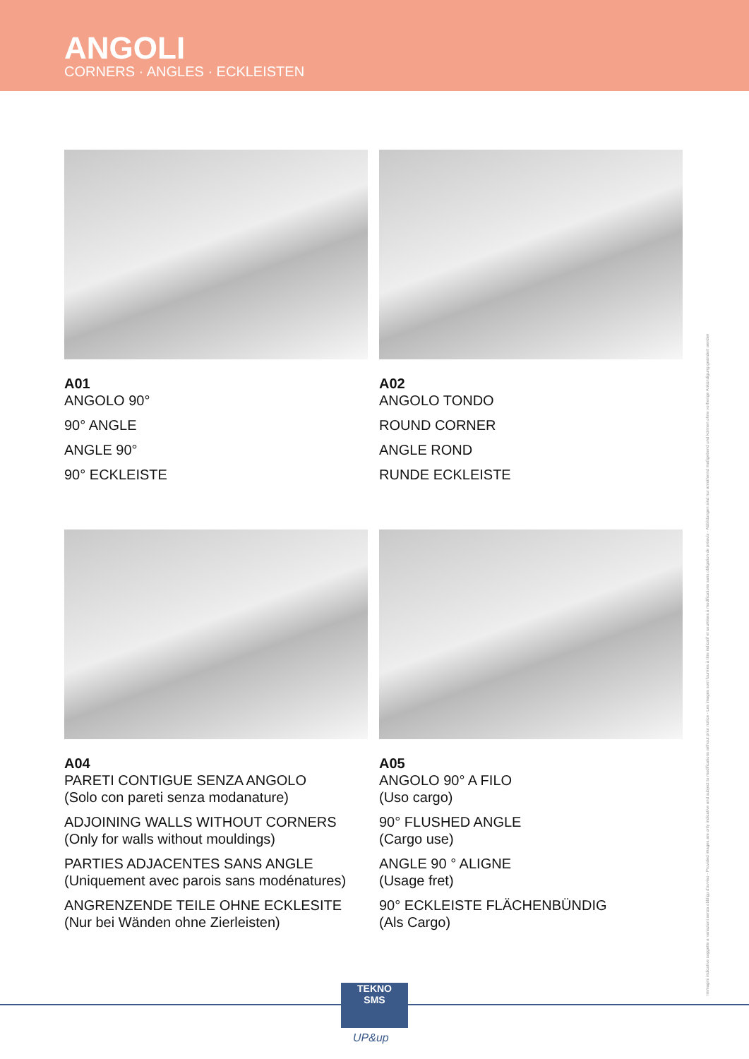ANGOLI
CORNERS · ANGLES · ECKLEISTEN
A01
ANGOLO 90°
90° ANGLE
ANGLE 90°
90° ECKLEISTE
A02
ANGOLO TONDO
ROUND CORNER
ANGLE ROND
RUNDE ECKLEISTE
A04
PARETI CONTIGUE SENZA ANGOLO
(Solo con pareti senza modanature)
ADJOINING WALLS WITHOUT CORNERS
(Only for walls without mouldings)
PARTIES ADJACENTES SANS ANGLE
(Uniquement avec parois sans modénatures)
ANGRENZENDE TEILE OHNE ECKLESITE
(Nur bei Wänden ohne Zierleisten)
A05
ANGOLO 90° A FILO
(Uso cargo)
90° FLUSHED ANGLE
(Cargo use)
ANGLE 90 ° ALIGNE
(Usage fret)
90° ECKLEISTE FLÄCHENBÜNDIG
(Als Cargo)
Immagini indicative soggette a variazioni senza obbligo d'avviso - Provided images are only indicative and subject to modifications without prior notice - Les images sont fournies à titre indicatif et soumises à modifications sans obligation de préavis - Abbildungen sind nur annähernd maßgebend und können ohne vorherige Ankündigung geändert werden
TEKNO
SMS
UP&up